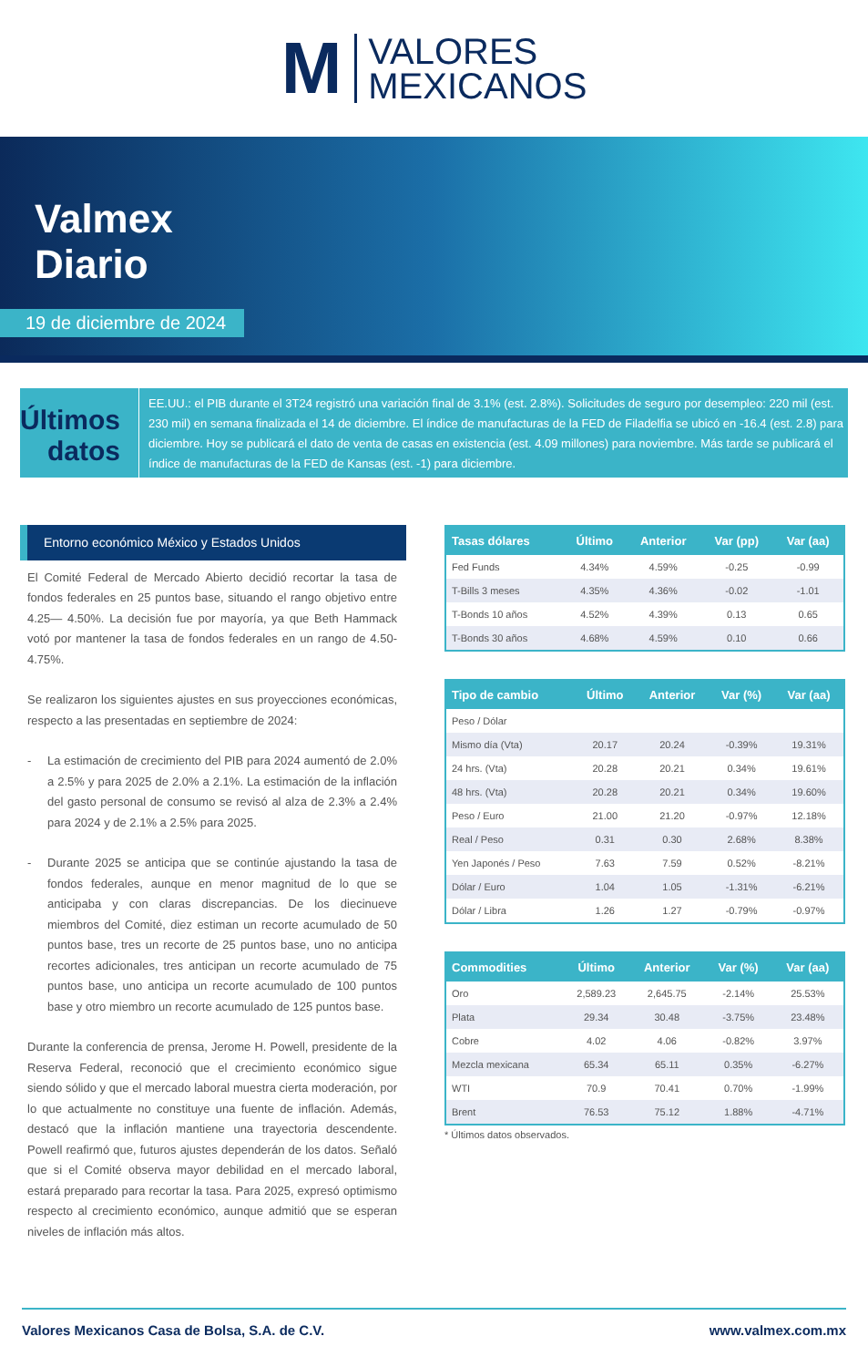M
VALORES
MEXICANOS
Valmex
Diario
19 de diciembre de 2024
Últimos datos
EE.UU.: el PIB durante el 3T24 registró una variación final de 3.1% (est. 2.8%). Solicitudes de seguro por desempleo: 220 mil (est. 230 mil) en semana finalizada el 14 de diciembre. El índice de manufacturas de la FED de Filadelfia se ubicó en -16.4 (est. 2.8) para diciembre. Hoy se publicará el dato de venta de casas en existencia (est. 4.09 millones) para noviembre. Más tarde se publicará el índice de manufacturas de la FED de Kansas (est. -1) para diciembre.
Entorno económico México y Estados Unidos
El Comité Federal de Mercado Abierto decidió recortar la tasa de fondos federales en 25 puntos base, situando el rango objetivo entre 4.25— 4.50%. La decisión fue por mayoría, ya que Beth Hammack votó por mantener la tasa de fondos federales en un rango de 4.50-4.75%.
Se realizaron los siguientes ajustes en sus proyecciones económicas, respecto a las presentadas en septiembre de 2024:
- La estimación de crecimiento del PIB para 2024 aumentó de 2.0% a 2.5% y para 2025 de 2.0% a 2.1%. La estimación de la inflación del gasto personal de consumo se revisó al alza de 2.3% a 2.4% para 2024 y de 2.1% a 2.5% para 2025.
- Durante 2025 se anticipa que se continúe ajustando la tasa de fondos federales, aunque en menor magnitud de lo que se anticipaba y con claras discrepancias. De los diecinueve miembros del Comité, diez estiman un recorte acumulado de 50 puntos base, tres un recorte de 25 puntos base, uno no anticipa recortes adicionales, tres anticipan un recorte acumulado de 75 puntos base, uno anticipa un recorte acumulado de 100 puntos base y otro miembro un recorte acumulado de 125 puntos base.
Durante la conferencia de prensa, Jerome H. Powell, presidente de la Reserva Federal, reconoció que el crecimiento económico sigue siendo sólido y que el mercado laboral muestra cierta moderación, por lo que actualmente no constituye una fuente de inflación. Además, destacó que la inflación mantiene una trayectoria descendente. Powell reafirmó que, futuros ajustes dependerán de los datos. Señaló que si el Comité observa mayor debilidad en el mercado laboral, estará preparado para recortar la tasa. Para 2025, expresó optimismo respecto al crecimiento económico, aunque admitió que se esperan niveles de inflación más altos.
| Tasas dólares | Último | Anterior | Var (pp) | Var (aa) |
| --- | --- | --- | --- | --- |
| Fed Funds | 4.34% | 4.59% | -0.25 | -0.99 |
| T-Bills 3 meses | 4.35% | 4.36% | -0.02 | -1.01 |
| T-Bonds 10 años | 4.52% | 4.39% | 0.13 | 0.65 |
| T-Bonds 30 años | 4.68% | 4.59% | 0.10 | 0.66 |
| Tipo de cambio | Último | Anterior | Var (%) | Var (aa) |
| --- | --- | --- | --- | --- |
| Peso / Dólar | | | | |
| Mismo día (Vta) | 20.17 | 20.24 | -0.39% | 19.31% |
| 24 hrs. (Vta) | 20.28 | 20.21 | 0.34% | 19.61% |
| 48 hrs. (Vta) | 20.28 | 20.21 | 0.34% | 19.60% |
| Peso / Euro | 21.00 | 21.20 | -0.97% | 12.18% |
| Real / Peso | 0.31 | 0.30 | 2.68% | 8.38% |
| Yen Japonés / Peso | 7.63 | 7.59 | 0.52% | -8.21% |
| Dólar / Euro | 1.04 | 1.05 | -1.31% | -6.21% |
| Dólar / Libra | 1.26 | 1.27 | -0.79% | -0.97% |
| Commodities | Último | Anterior | Var (%) | Var (aa) |
| --- | --- | --- | --- | --- |
| Oro | 2,589.23 | 2,645.75 | -2.14% | 25.53% |
| Plata | 29.34 | 30.48 | -3.75% | 23.48% |
| Cobre | 4.02 | 4.06 | -0.82% | 3.97% |
| Mezcla mexicana | 65.34 | 65.11 | 0.35% | -6.27% |
| WTI | 70.9 | 70.41 | 0.70% | -1.99% |
| Brent | 76.53 | 75.12 | 1.88% | -4.71% |
* Últimos datos observados.
Valores Mexicanos Casa de Bolsa, S.A. de C.V. www.valmex.com.mx